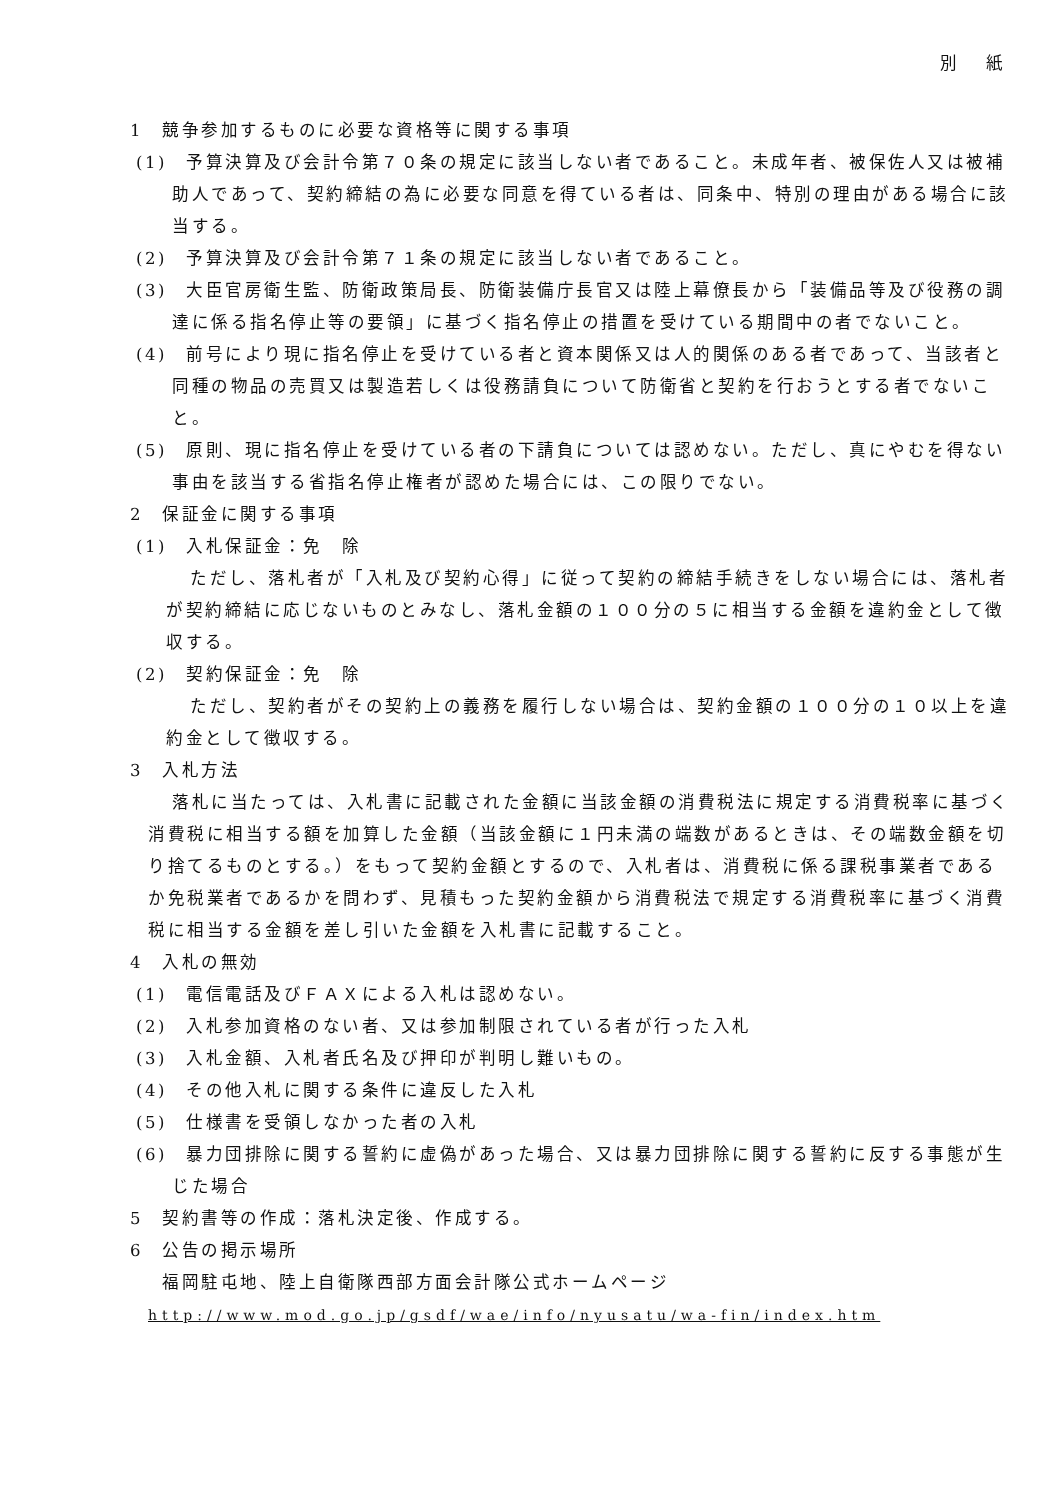別 紙
1　競争参加するものに必要な資格等に関する事項
(1)　予算決算及び会計令第７０条の規定に該当しない者であること。未成年者、被保佐人又は被補助人であって、契約締結の為に必要な同意を得ている者は、同条中、特別の理由がある場合に該当する。
(2)　予算決算及び会計令第７１条の規定に該当しない者であること。
(3)　大臣官房衛生監、防衛政策局長、防衛装備庁長官又は陸上幕僚長から「装備品等及び役務の調達に係る指名停止等の要領」に基づく指名停止の措置を受けている期間中の者でないこと。
(4)　前号により現に指名停止を受けている者と資本関係又は人的関係のある者であって、当該者と同種の物品の売買又は製造若しくは役務請負について防衛省と契約を行おうとする者でないこと。
(5)　原則、現に指名停止を受けている者の下請負については認めない。ただし、真にやむを得ない事由を該当する省指名停止権者が認めた場合には、この限りでない。
2　保証金に関する事項
(1)　入札保証金：免　除
ただし、落札者が「入札及び契約心得」に従って契約の締結手続きをしない場合には、落札者が契約締結に応じないものとみなし、落札金額の１００分の５に相当する金額を違約金として徴収する。
(2)　契約保証金：免　除
ただし、契約者がその契約上の義務を履行しない場合は、契約金額の１００分の１０以上を違約金として徴収する。
3　入札方法
落札に当たっては、入札書に記載された金額に当該金額の消費税法に規定する消費税率に基づく消費税に相当する額を加算した金額（当該金額に１円未満の端数があるときは、その端数金額を切り捨てるものとする。）をもって契約金額とするので、入札者は、消費税に係る課税事業者であるか免税業者であるかを問わず、見積もった契約金額から消費税法で規定する消費税率に基づく消費税に相当する金額を差し引いた金額を入札書に記載すること。
4　入札の無効
(1)　電信電話及びＦＡＸによる入札は認めない。
(2)　入札参加資格のない者、又は参加制限されている者が行った入札
(3)　入札金額、入札者氏名及び押印が判明し難いもの。
(4)　その他入札に関する条件に違反した入札
(5)　仕様書を受領しなかった者の入札
(6)　暴力団排除に関する誓約に虚偽があった場合、又は暴力団排除に関する誓約に反する事態が生じた場合
5　契約書等の作成：落札決定後、作成する。
6　公告の掲示場所
福岡駐屯地、陸上自衛隊西部方面会計隊公式ホームページ
http://www.mod.go.jp/gsdf/wae/info/nyusatu/wa-fin/index.htm